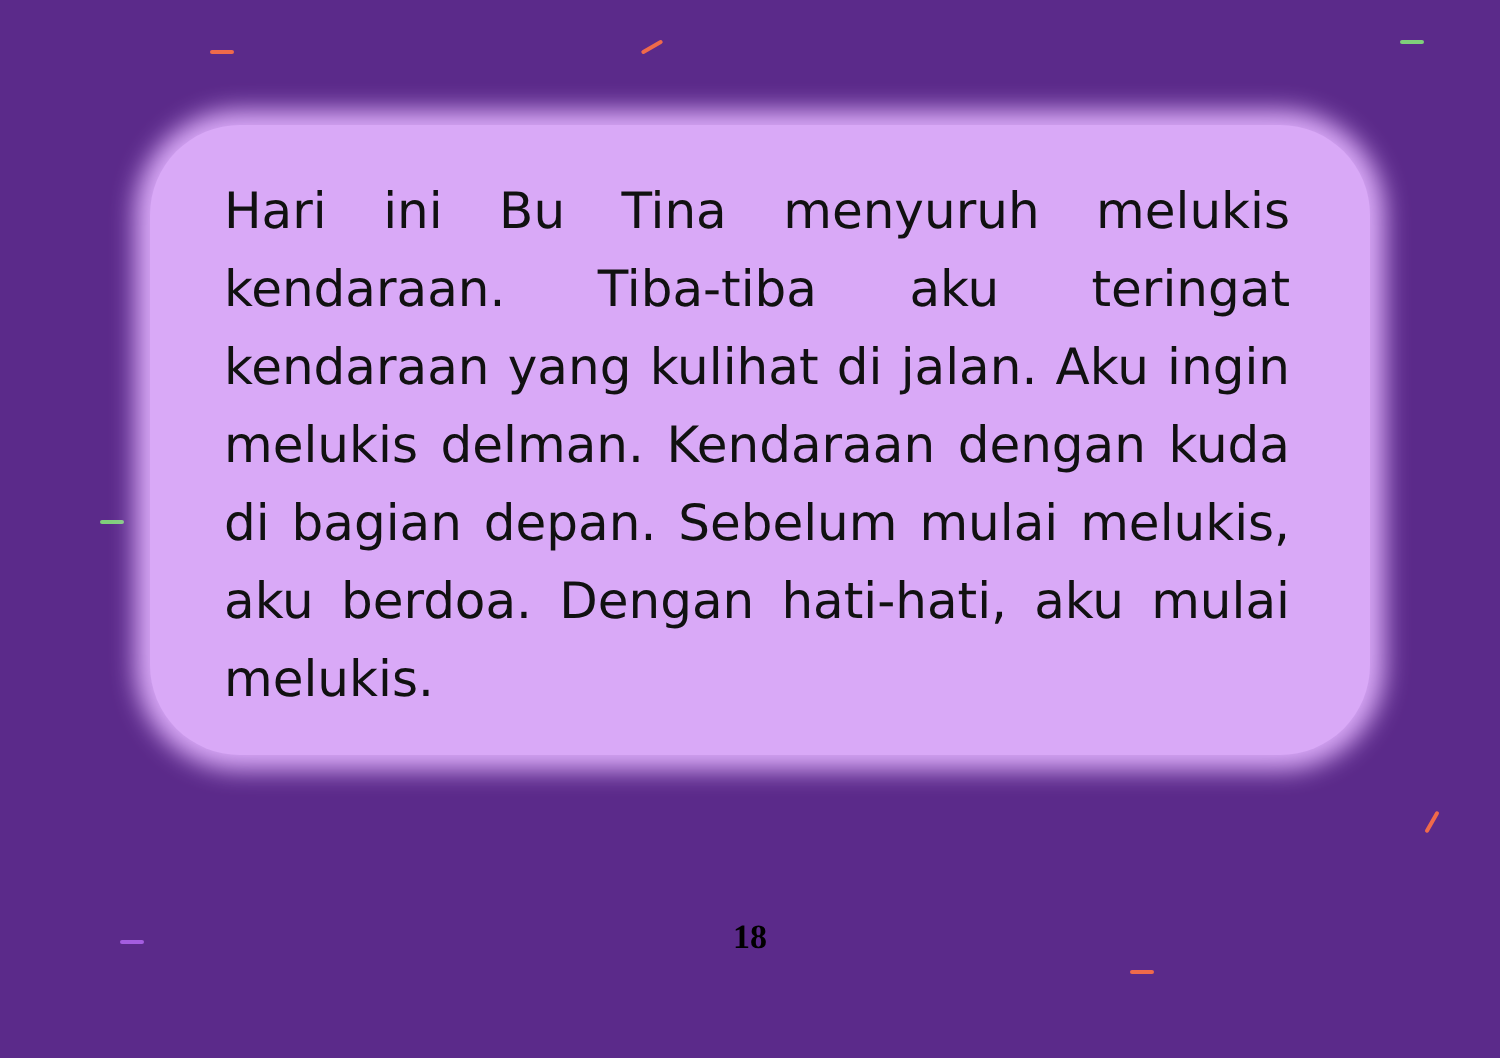Hari ini Bu Tina menyuruh melukis kendaraan. Tiba-tiba aku teringat kendaraan yang kulihat di jalan. Aku ingin melukis delman. Kendaraan dengan kuda di bagian depan. Sebelum mulai melukis, aku berdoa. Dengan hati-hati, aku mulai melukis.
18